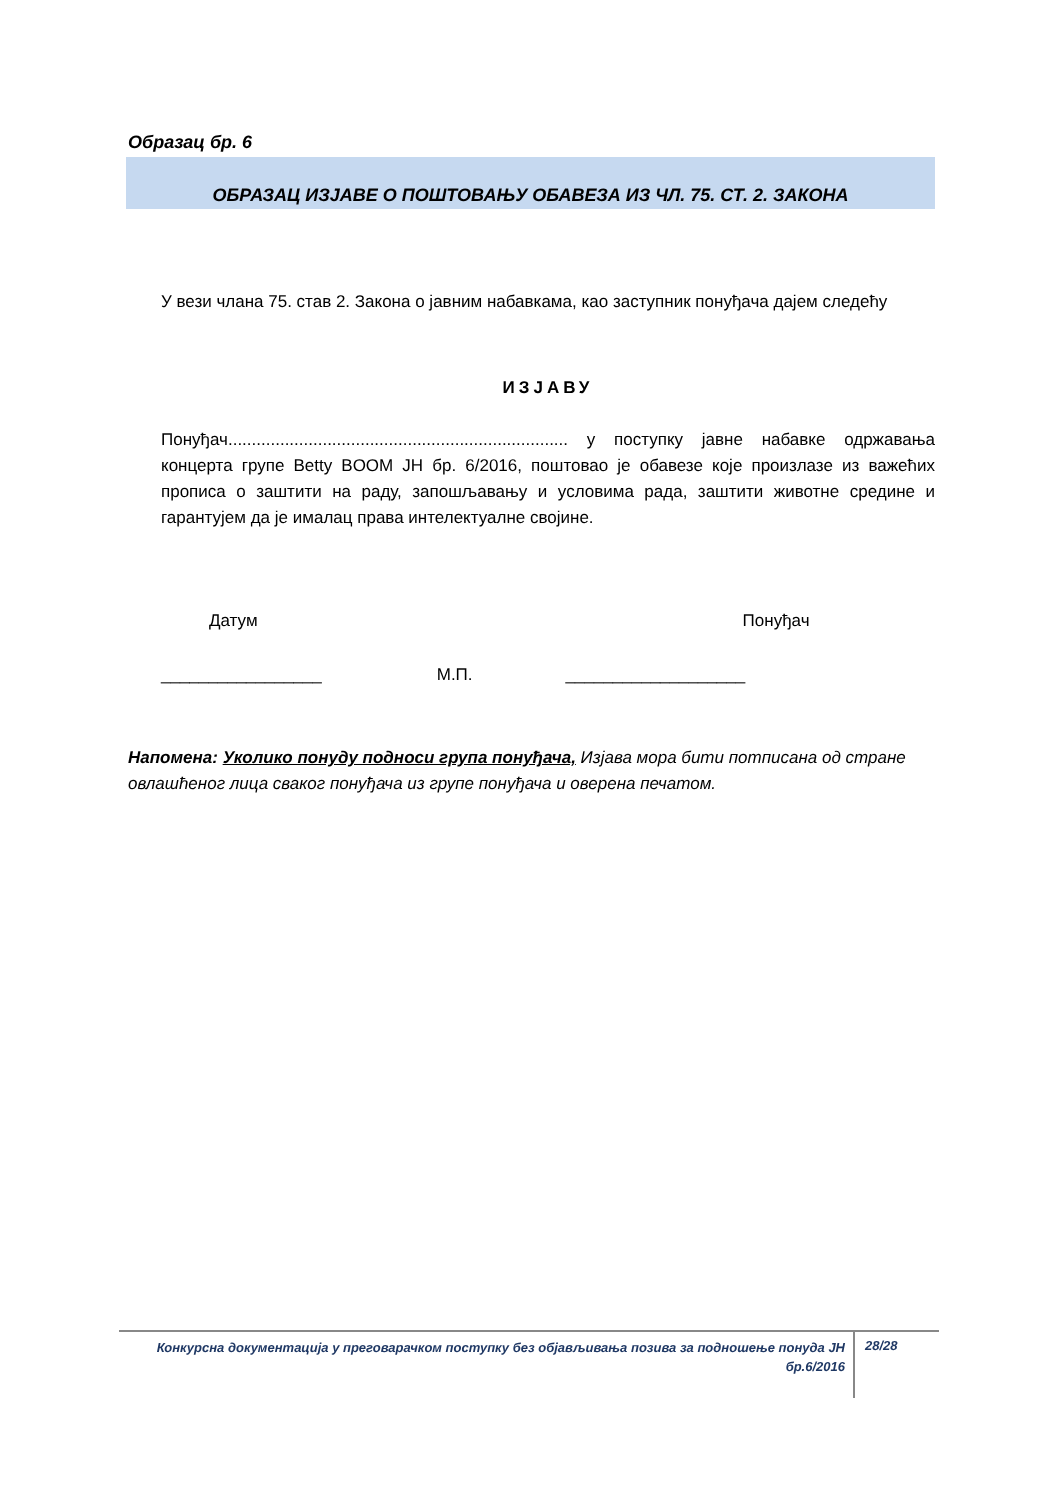Образац бр. 6
ОБРАЗАЦ ИЗЈАВЕ О ПОШТОВАЊУ ОБАВЕЗА ИЗ ЧЛ. 75. СТ. 2. ЗАКОНА
У вези члана 75. став 2. Закона о јавним набавкама, као заступник понуђача дајем следећу
ИЗЈАВУ
Понуђач........................................................................ у поступку јавне набавке одржавања концерта групе Betty BOOM ЈН бр. 6/2016, поштовао је обавезе које произлазе из важећих прописа о заштити на раду, запошљавању и условима рада, заштити животне средине и гарантујем да је ималац права интелектуалне својине.
Датум Понуђач
_________________ М.П. ___________________
Напомена: Уколико понуду подноси група понуђача, Изјава мора бити потписана од стране овлашћеног лица сваког понуђача из групе понуђача и оверена печатом.
Конкурсна документација у преговарачком поступку без објављивања позива за подношење понуда ЈН бр.6/2016
28/28